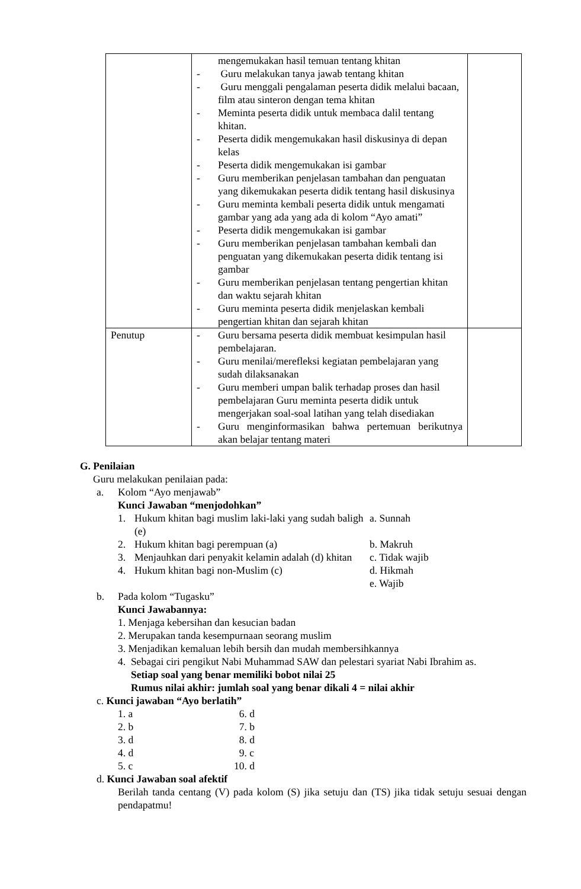| | mengemukakan hasil temuan tentang khitan - Guru melakukan tanya jawab tentang khitan - Guru menggali pengalaman peserta didik melalui bacaan, film atau sinteron dengan tema khitan - Meminta peserta didik untuk membaca dalil tentang khitan. - Peserta didik mengemukakan hasil diskusinya di depan kelas - Peserta didik mengemukakan isi gambar - Guru memberikan penjelasan tambahan dan penguatan yang dikemukakan peserta didik tentang hasil diskusinya - Guru meminta kembali peserta didik untuk mengamati gambar yang ada yang ada di kolom “Ayo amati” - Peserta didik mengemukakan isi gambar - Guru memberikan penjelasan tambahan kembali dan penguatan yang dikemukakan peserta didik tentang isi gambar - Guru memberikan penjelasan tentang pengertian khitan dan waktu sejarah khitan - Guru meminta peserta didik menjelaskan kembali pengertian khitan dan sejarah khitan | |
| Penutup | - Guru bersama peserta didik membuat kesimpulan hasil pembelajaran. - Guru menilai/merefleksi kegiatan pembelajaran yang sudah dilaksanakan - Guru memberi umpan balik terhadap proses dan hasil pembelajaran Guru meminta peserta didik untuk mengerjakan soal-soal latihan yang telah disediakan - Guru menginformasikan bahwa pertemuan berikutnya akan belajar tentang materi | |
G. Penilaian
Guru melakukan penilaian pada:
a. Kolom “Ayo menjawab”
Kunci Jawaban “menjodohkan”
1. Hukum khitan bagi muslim laki-laki yang sudah baligh (e)
a. Sunnah
2. Hukum khitan bagi perempuan (a) b. Makruh
3. Menjauhkan dari penyakit kelamin adalah (d) khitan
c. Tidak wajib
4. Hukum khitan bagi non-Muslim (c) d. Hikmah
e. Wajib
b. Pada kolom “Tugasku”
Kunci Jawabannya:
1. Menjaga kebersihan dan kesucian badan
2. Merupakan tanda kesempurnaan seorang muslim
3. Menjadikan kemaluan lebih bersih dan mudah membersihkannya
4. Sebagai ciri pengikut Nabi Muhammad SAW dan pelestari syariat Nabi Ibrahim as.
Setiap soal yang benar memiliki bobot nilai 25
Rumus nilai akhir: jumlah soal yang benar dikali 4 = nilai akhir
c. Kunci jawaban “Ayo berlatih”
| 1. a | 6. d |
| 2. b | 7. b |
| 3. d | 8. d |
| 4. d | 9. c |
| 5. c | 10. d |
d. Kunci Jawaban soal afektif
Berilah tanda centang (V) pada kolom (S) jika setuju dan (TS) jika tidak setuju sesuai dengan pendapatmu!